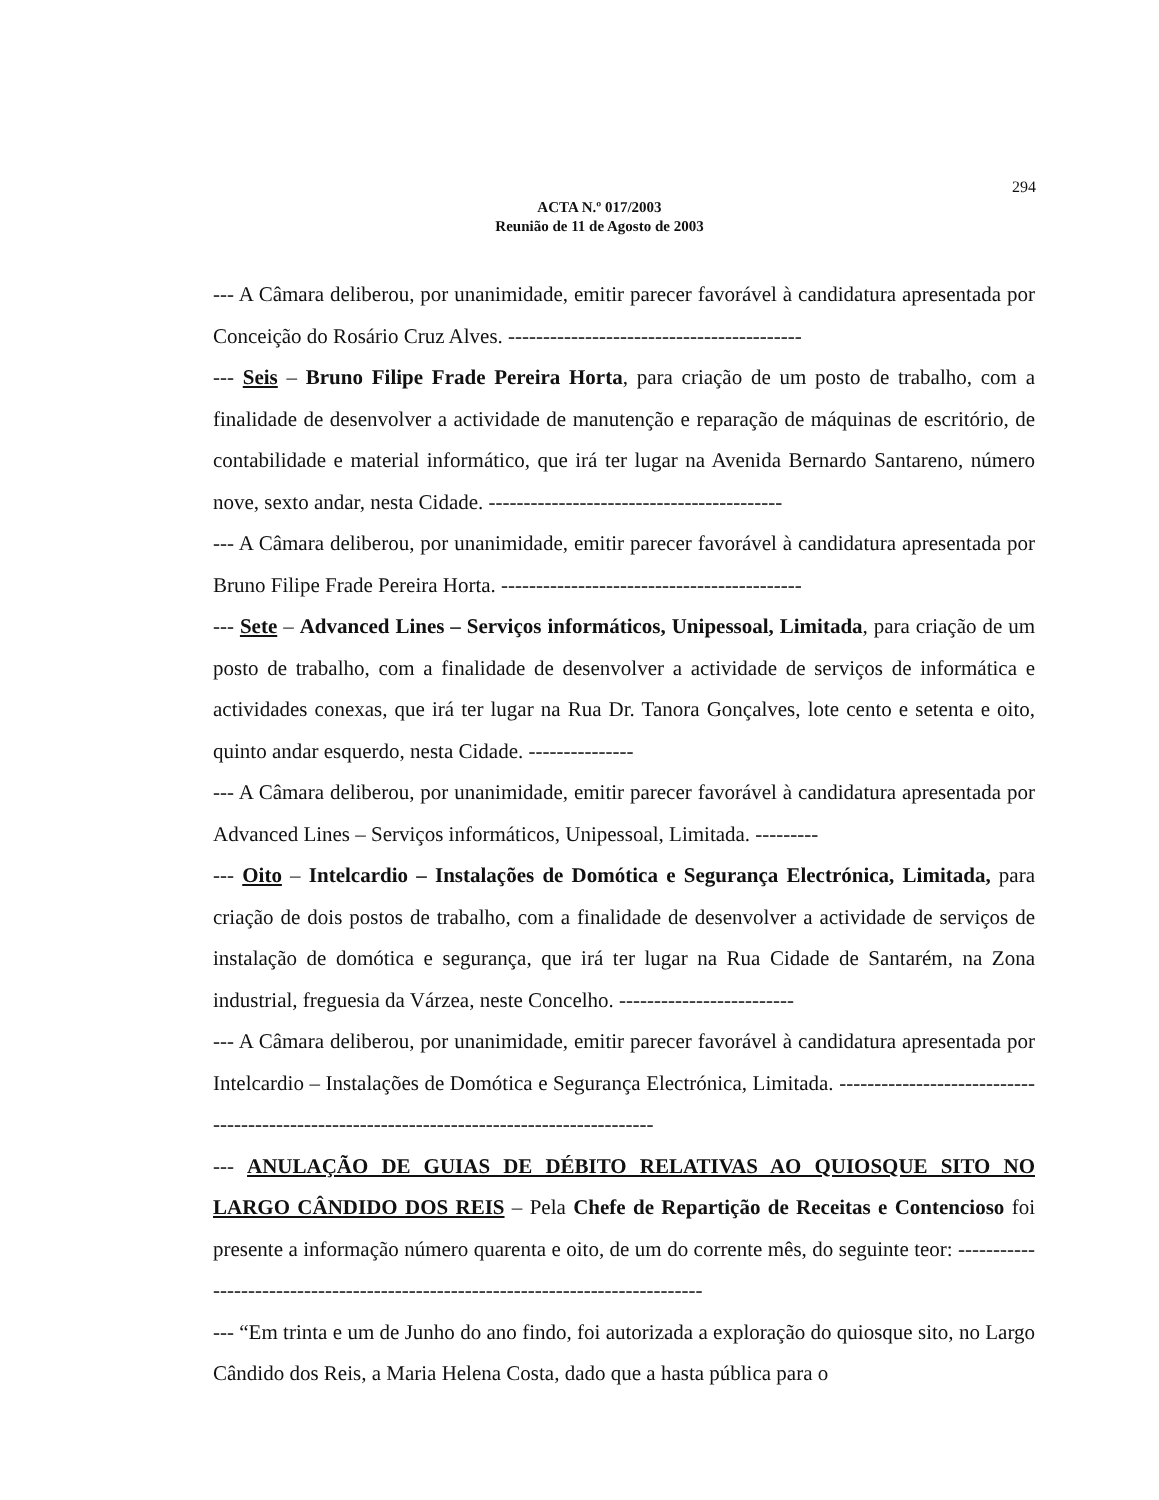294
ACTA N.º 017/2003
Reunião de 11 de Agosto de 2003
--- A Câmara deliberou, por unanimidade, emitir parecer favorável à candidatura apresentada por Conceição do Rosário Cruz Alves. ------------------------------------------
--- Seis – Bruno Filipe Frade Pereira Horta, para criação de um posto de trabalho, com a finalidade de desenvolver a actividade de manutenção e reparação de máquinas de escritório, de contabilidade e material informático, que irá ter lugar na Avenida Bernardo Santareno, número nove, sexto andar, nesta Cidade. ------------------------------------------
--- A Câmara deliberou, por unanimidade, emitir parecer favorável à candidatura apresentada por Bruno Filipe Frade Pereira Horta. -------------------------------------------
--- Sete – Advanced Lines – Serviços informáticos, Unipessoal, Limitada, para criação de um posto de trabalho, com a finalidade de desenvolver a actividade de serviços de informática e actividades conexas, que irá ter lugar na Rua Dr. Tanora Gonçalves, lote cento e setenta e oito, quinto andar esquerdo, nesta Cidade. ---------------
--- A Câmara deliberou, por unanimidade, emitir parecer favorável à candidatura apresentada por Advanced Lines – Serviços informáticos, Unipessoal, Limitada. ---------
--- Oito – Intelcardio – Instalações de Domótica e Segurança Electrónica, Limitada, para criação de dois postos de trabalho, com a finalidade de desenvolver a actividade de serviços de instalação de domótica e segurança, que irá ter lugar na Rua Cidade de Santarém, na Zona industrial, freguesia da Várzea, neste Concelho. -------------------------
--- A Câmara deliberou, por unanimidade, emitir parecer favorável à candidatura apresentada por Intelcardio – Instalações de Domótica e Segurança Electrónica, Limitada. -------------------------------------------------------------------------------------------
--- ANULAÇÃO DE GUIAS DE DÉBITO RELATIVAS AO QUIOSQUE SITO NO LARGO CÂNDIDO DOS REIS – Pela Chefe de Repartição de Receitas e Contencioso foi presente a informação número quarenta e oito, de um do corrente mês, do seguinte teor: ---------------------------------------------------------------------------------
--- “Em trinta e um de Junho do ano findo, foi autorizada a exploração do quiosque sito, no Largo Cândido dos Reis, a Maria Helena Costa, dado que a hasta pública para o